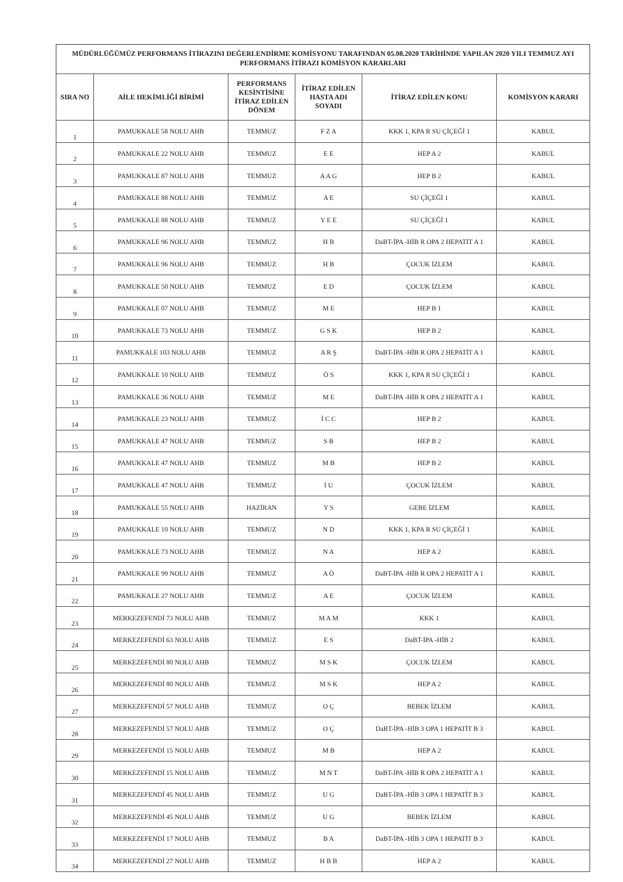MÜDÜRLÜĞÜMÜZ PERFORMANS İTİRAZINI DEĞERLENDİRME KOMİSYONU TARAFINDAN 05.08.2020 TARİHİNDE YAPILAN 2020 YILI TEMMUZ AYI PERFORMANS İTİRAZI KOMİSYON KARARLARI
| SIRA NO | AİLE HEKİMLİĞİ BİRİMİ | PERFORMANS KESİNTİSİNE İTİRAZ EDİLEN DÖNEM | İTİRAZ EDİLEN HASTA ADI SOYADI | İTİRAZ EDİLEN KONU | KOMİSYON KARARI |
| --- | --- | --- | --- | --- | --- |
| 1 | PAMUKKALE 58 NOLU AHB | TEMMUZ | F Z A | KKK 1, KPA R SU ÇİÇEĞİ 1 | KABUL |
| 2 | PAMUKKALE 22 NOLU AHB | TEMMUZ | E E | HEP A 2 | KABUL |
| 3 | PAMUKKALE 87 NOLU AHB | TEMMUZ | A A G | HEP B 2 | KABUL |
| 4 | PAMUKKALE 88 NOLU AHB | TEMMUZ | A E | SU ÇİÇEĞİ 1 | KABUL |
| 5 | PAMUKKALE 88 NOLU AHB | TEMMUZ | Y E E | SU ÇİÇEĞİ 1 | KABUL |
| 6 | PAMUKKALE 96 NOLU AHB | TEMMUZ | H B | DaBT-İPA -HİB R OPA 2 HEPATİT A 1 | KABUL |
| 7 | PAMUKKALE 96 NOLU AHB | TEMMUZ | H B | ÇOCUK İZLEM | KABUL |
| 8 | PAMUKKALE 50 NOLU AHB | TEMMUZ | E D | ÇOCUK İZLEM | KABUL |
| 9 | PAMUKKALE 07 NOLU AHB | TEMMUZ | M E | HEP B 1 | KABUL |
| 10 | PAMUKKALE 73 NOLU AHB | TEMMUZ | G S K | HEP B 2 | KABUL |
| 11 | PAMUKKALE 103 NOLU AHB | TEMMUZ | A R Ş | DaBT-İPA -HİB R OPA 2 HEPATİT A 1 | KABUL |
| 12 | PAMUKKALE 10 NOLU AHB | TEMMUZ | Ö S | KKK 1, KPA R SU ÇİÇEĞİ 1 | KABUL |
| 13 | PAMUKKALE 36 NOLU AHB | TEMMUZ | M E | DaBT-İPA -HİB R OPA 2 HEPATİT A 1 | KABUL |
| 14 | PAMUKKALE 23 NOLU AHB | TEMMUZ | İ C C | HEP B 2 | KABUL |
| 15 | PAMUKKALE 47 NOLU AHB | TEMMUZ | S B | HEP B 2 | KABUL |
| 16 | PAMUKKALE 47 NOLU AHB | TEMMUZ | M B | HEP B 2 | KABUL |
| 17 | PAMUKKALE 47 NOLU AHB | TEMMUZ | İ U | ÇOCUK İZLEM | KABUL |
| 18 | PAMUKKALE 55 NOLU AHB | HAZİRAN | Y S | GEBE İZLEM | KABUL |
| 19 | PAMUKKALE 10 NOLU AHB | TEMMUZ | N D | KKK 1, KPA R SU ÇİÇEĞİ 1 | KABUL |
| 20 | PAMUKKALE 73 NOLU AHB | TEMMUZ | N A | HEP A 2 | KABUL |
| 21 | PAMUKKALE 99 NOLU AHB | TEMMUZ | A Ö | DaBT-İPA -HİB R OPA 2 HEPATİT A 1 | KABUL |
| 22 | PAMUKKALE 27 NOLU AHB | TEMMUZ | A E | ÇOCUK İZLEM | KABUL |
| 23 | MERKEZEFENDİ 73 NOLU AHB | TEMMUZ | M A M | KKK 1 | KABUL |
| 24 | MERKEZEFENDİ 63 NOLU AHB | TEMMUZ | E S | DaBT-İPA -HİB 2 | KABUL |
| 25 | MERKEZEFENDİ 80 NOLU AHB | TEMMUZ | M S K | ÇOCUK İZLEM | KABUL |
| 26 | MERKEZEFENDİ 80 NOLU AHB | TEMMUZ | M S K | HEP A 2 | KABUL |
| 27 | MERKEZEFENDİ 57 NOLU AHB | TEMMUZ | O Ç | BEBEK İZLEM | KABUL |
| 28 | MERKEZEFENDİ 57 NOLU AHB | TEMMUZ | O Ç | DaBT-İPA -HİB 3 OPA 1 HEPATİT B 3 | KABUL |
| 29 | MERKEZEFENDİ 15 NOLU AHB | TEMMUZ | M B | HEP A 2 | KABUL |
| 30 | MERKEZEFENDİ 15 NOLU AHB | TEMMUZ | M N T | DaBT-İPA -HİB R OPA 2 HEPATİT A 1 | KABUL |
| 31 | MERKEZEFENDİ 45 NOLU AHB | TEMMUZ | U G | DaBT-İPA -HİB 3 OPA 1 HEPATİT B 3 | KABUL |
| 32 | MERKEZEFENDİ 45 NOLU AHB | TEMMUZ | U G | BEBEK İZLEM | KABUL |
| 33 | MERKEZEFENDİ 17 NOLU AHB | TEMMUZ | B A | DaBT-İPA -HİB 3 OPA 1 HEPATİT B 3 | KABUL |
| 34 | MERKEZEFENDİ 27 NOLU AHB | TEMMUZ | H B B | HEP A 2 | KABUL |